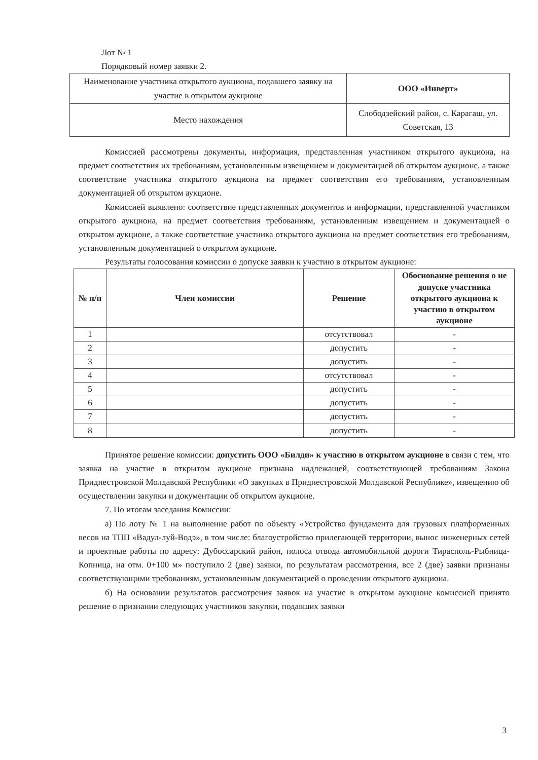Лот № 1
Порядковый номер заявки 2.
| Наименование участника открытого аукциона, подавшего заявку на участие в открытом аукционе | ООО «Инверт» |
| Место нахождения | Слободзейский район, с. Карагаш, ул. Советская, 13 |
Комиссией рассмотрены документы, информация, представленная участником открытого аукциона, на предмет соответствия их требованиям, установленным извещением и документацией об открытом аукционе, а также соответствие участника открытого аукциона на предмет соответствия его требованиям, установленным документацией об открытом аукционе.
Комиссией выявлено: соответствие представленных документов и информации, представленной участником открытого аукциона, на предмет соответствия требованиям, установленным извещением и документацией о открытом аукционе, а также соответствие участника открытого аукциона на предмет соответствия его требованиям, установленным документацией о открытом аукционе.
Результаты голосования комиссии о допуске заявки к участию в открытом аукционе:
| № п/п | Член комиссии | Решение | Обоснование решения о не допуске участника открытого аукциона к участию в открытом аукционе |
| --- | --- | --- | --- |
| 1 | | отсутствовал | - |
| 2 | | допустить | - |
| 3 | | допустить | - |
| 4 | | отсутствовал | - |
| 5 | | допустить | - |
| 6 | | допустить | - |
| 7 | | допустить | - |
| 8 | | допустить | - |
Принятое решение комиссии: допустить ООО «Билди» к участию в открытом аукционе в связи с тем, что заявка на участие в открытом аукционе признана надлежащей, соответствующей требованиям Закона Приднестровской Молдавской Республики «О закупках в Приднестровской Молдавской Республике», извещению об осуществлении закупки и документации об открытом аукционе.
7. По итогам заседания Комиссии:
а) По лоту № 1 на выполнение работ по объекту «Устройство фундамента для грузовых платформенных весов на ТПП «Вадул-луй-Водэ», в том числе: благоустройство прилегающей территории, вынос инженерных сетей и проектные работы по адресу: Дубоссарский район, полоса отвода автомобильной дороги Тирасполь-Рыбница-Копница, на отм. 0+100 м» поступило 2 (две) заявки, по результатам рассмотрения, все 2 (две) заявки признаны соответствующими требованиям, установленным документацией о проведении открытого аукциона.
б) На основании результатов рассмотрения заявок на участие в открытом аукционе комиссией принято решение о признании следующих участников закупки, подавших заявки
3